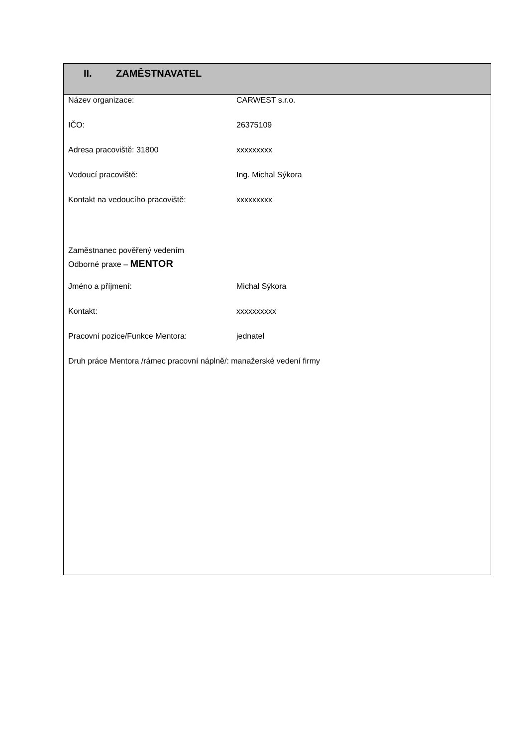II. ZAMĚSTNAVATEL
Název organizace: CARWEST s.r.o.
IČO: 26375109
Adresa pracoviště: 31800 xxxxxxxxx
Vedoucí pracoviště: Ing. Michal Sýkora
Kontakt na vedoucího pracoviště: xxxxxxxxx
Zaměstnanec pověřený vedením
Odborné praxe – MENTOR
Jméno a příjmení: Michal Sýkora
Kontakt: xxxxxxxxxx
Pracovní pozice/Funkce Mentora: jednatel
Druh práce Mentora /rámec pracovní náplně/: manažerské vedení firmy